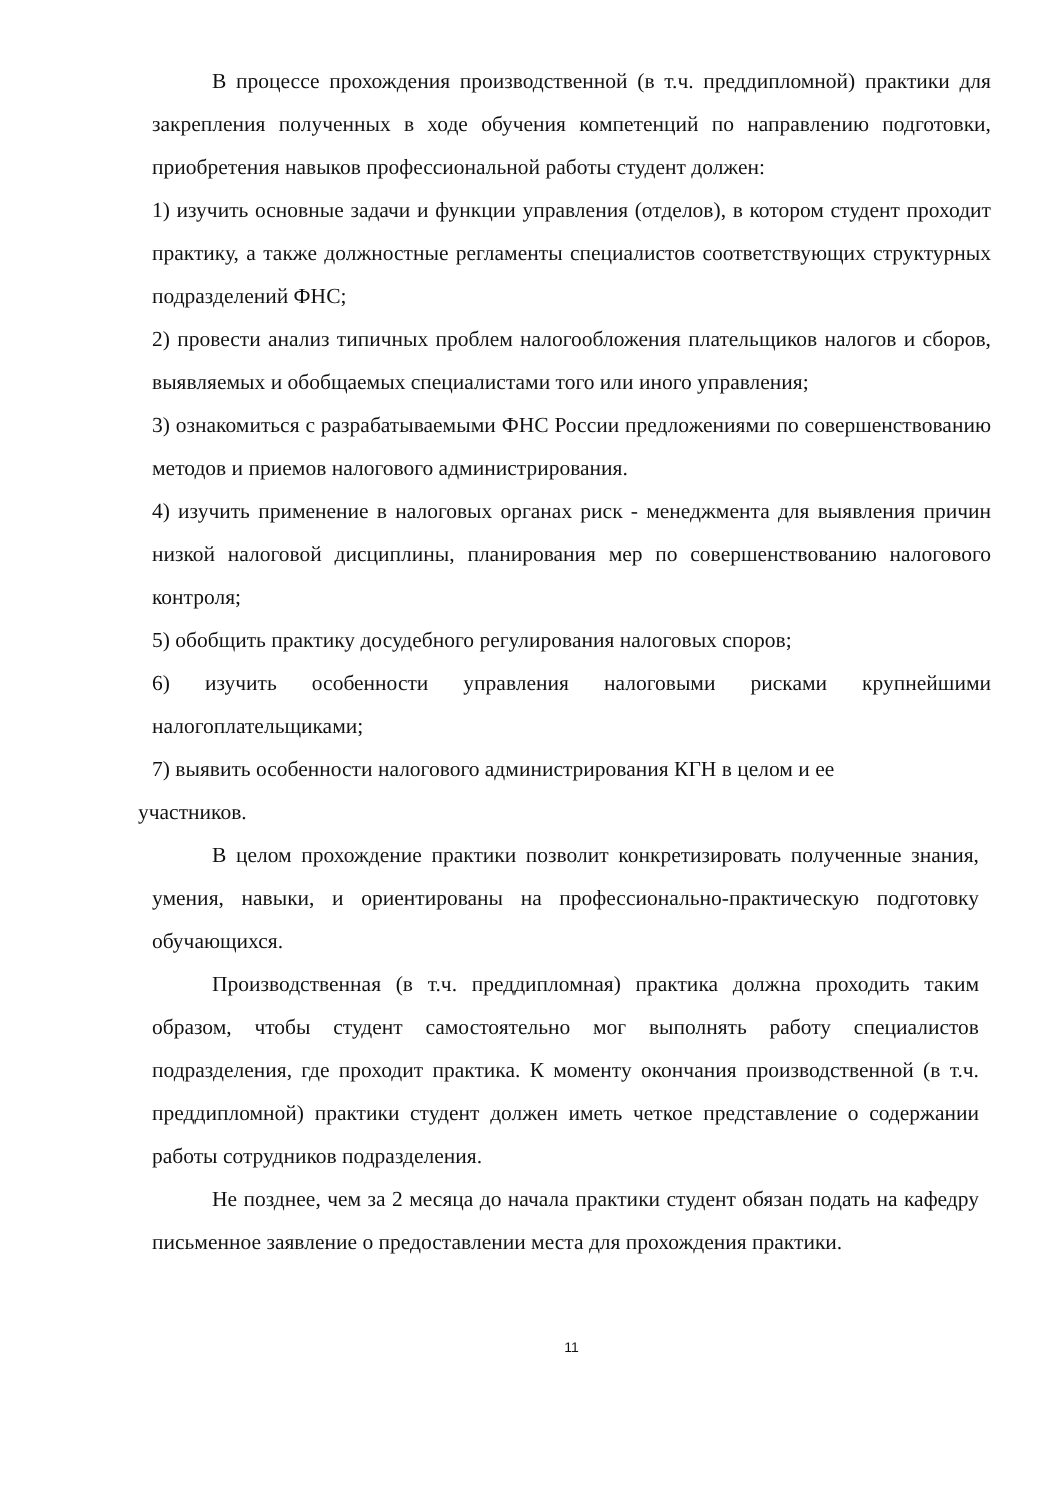В процессе прохождения производственной (в т.ч. преддипломной) практики для закрепления полученных в ходе обучения компетенций по направлению подготовки, приобретения навыков профессиональной работы студент должен:
1) изучить основные задачи и функции управления (отделов), в котором студент проходит практику, а также должностные регламенты специалистов соответствующих структурных подразделений ФНС;
2) провести анализ типичных проблем налогообложения плательщиков налогов и сборов, выявляемых и обобщаемых специалистами того или иного управления;
3) ознакомиться с разрабатываемыми ФНС России предложениями по совершенствованию методов и приемов налогового администрирования.
4) изучить применение в налоговых органах риск - менеджмента для выявления причин низкой налоговой дисциплины, планирования мер по совершенствованию налогового контроля;
5) обобщить практику досудебного регулирования налоговых споров;
6) изучить особенности управления налоговыми рисками крупнейшими налогоплательщиками;
7) выявить особенности налогового администрирования КГН в целом и ее
участников.
В целом прохождение практики позволит конкретизировать полученные знания, умения, навыки, и ориентированы на профессионально-практическую подготовку обучающихся.
Производственная (в т.ч. преддипломная) практика должна проходить таким образом, чтобы студент самостоятельно мог выполнять работу специалистов подразделения, где проходит практика. К моменту окончания производственной (в т.ч. преддипломной) практики студент должен иметь четкое представление о содержании работы сотрудников подразделения.
Не позднее, чем за 2 месяца до начала практики студент обязан подать на кафедру письменное заявление о предоставлении места для прохождения практики.
11